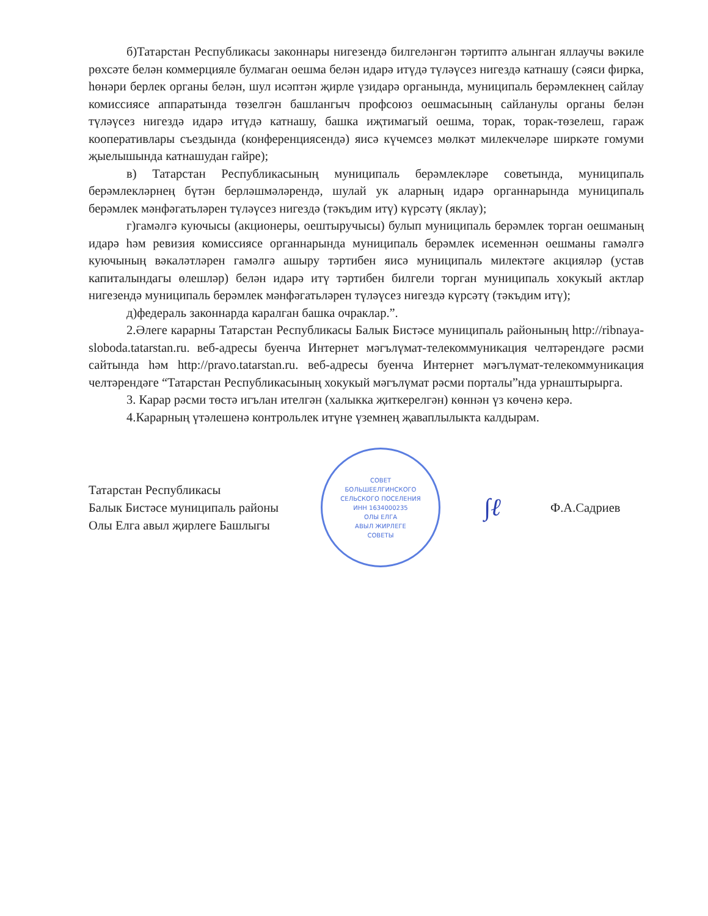б)Татарстан Республикасы законнары нигезендә билгеләнгән тәртиптә алынган яллаучы вәкиле рөхсәте белән коммерцияле булмаган оешма белән идарә итүдә түләүсез нигездә катнашу (сәяси фирка, һөнәри берлек органы белән, шул исәптән җирле үзидарә органында, муниципаль берәмлекнең сайлау комиссиясе аппаратында төзелгән башлангыч профсоюз оешмасының сайланулы органы белән түләүсез нигездә идарә итүдә катнашу, башка иҗтимагый оешма, торак, торак-төзелеш, гараж кооперативлары съездында (конференциясендә) яисә күчемсез мөлкәт милекчеләре ширкәте гомуми җыелышында катнашудан гайре);
в) Татарстан Республикасының муниципаль берәмлекләре советында, муниципаль берәмлекләрнең бүтән берләшмәләрендә, шулай ук аларның идарә органнарында муниципаль берәмлек мәнфәгатьләрен түләүсез нигездә (тәкъдим итү) күрсәтү (яклау);
г)гамәлгә куючысы (акционеры, оештыручысы) булып муниципаль берәмлек торган оешманың идарә һәм ревизия комиссиясе органнарында муниципаль берәмлек исеменнән оешманы гамәлгә куючының вәкаләтләрен гамәлгә ашыру тәртибен яисә муниципаль милектәге акцияләр (устав капиталындагы өлешләр) белән идарә итү тәртибен билгели торган муниципаль хокукый актлар нигезендә муниципаль берәмлек мәнфәгатьләрен түләүсез нигездә күрсәтү (тәкъдим итү);
д)федераль законнарда каралган башка очраклар.”.
2.Әлеге карарны Татарстан Республикасы Балык Бистәсе муниципаль районының http://ribnaya-sloboda.tatarstan.ru. веб-адресы буенча Интернет мәгълүмат-телекоммуникация челтәрендәге рәсми сайтында һәм http://pravo.tatarstan.ru. веб-адресы буенча Интернет мәгълүмат-телекоммуникация челтәрендәге “Татарстан Республикасының хокукый мәгълүмат рәсми порталы”нда урнаштырырга.
3. Карар рәсми төстә игълан ителгән (халыкка җиткерелгән) көннән үз көченә керә.
4.Карарның үтәлешенә контрольлек итүне үземнең җаваплылыкта калдырам.
Татарстан Республикасы
Балык Бистәсе муниципаль районы
Олы Елга авыл җирлеге Башлыгы
СОВЕТ
БОЛЬШЕЕЛГИНСКОГО
СЕЛЬСКОГО ПОСЕЛЕНИЯ
ИНН 1634000235
ОЛЫ ЕЛГА
АВЫЛ ЖИРЛЕГЕ
СОВЕТЫ
∫ℓ
Ф.А.Садриев